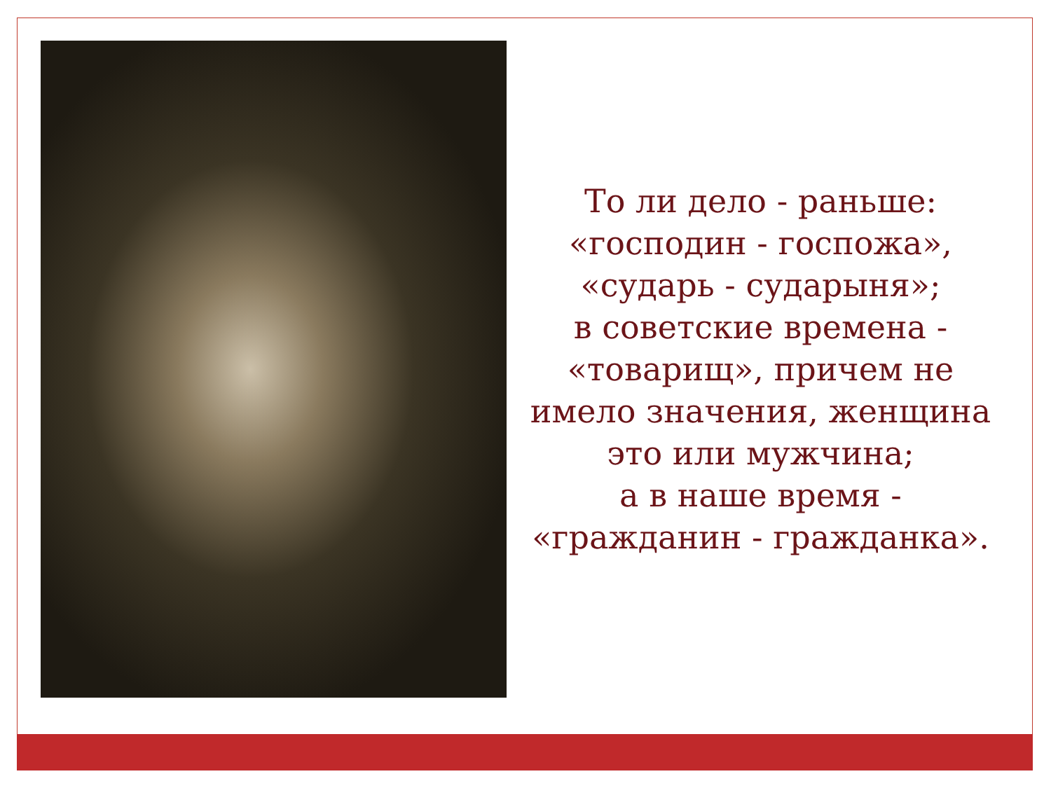То ли дело - раньше:
«господин - госпожа»,
«сударь - сударыня»;
в советские времена -
«товарищ», причем не
имело значения, женщина
это или мужчина;
а в наше время -
«гражданин - гражданка».